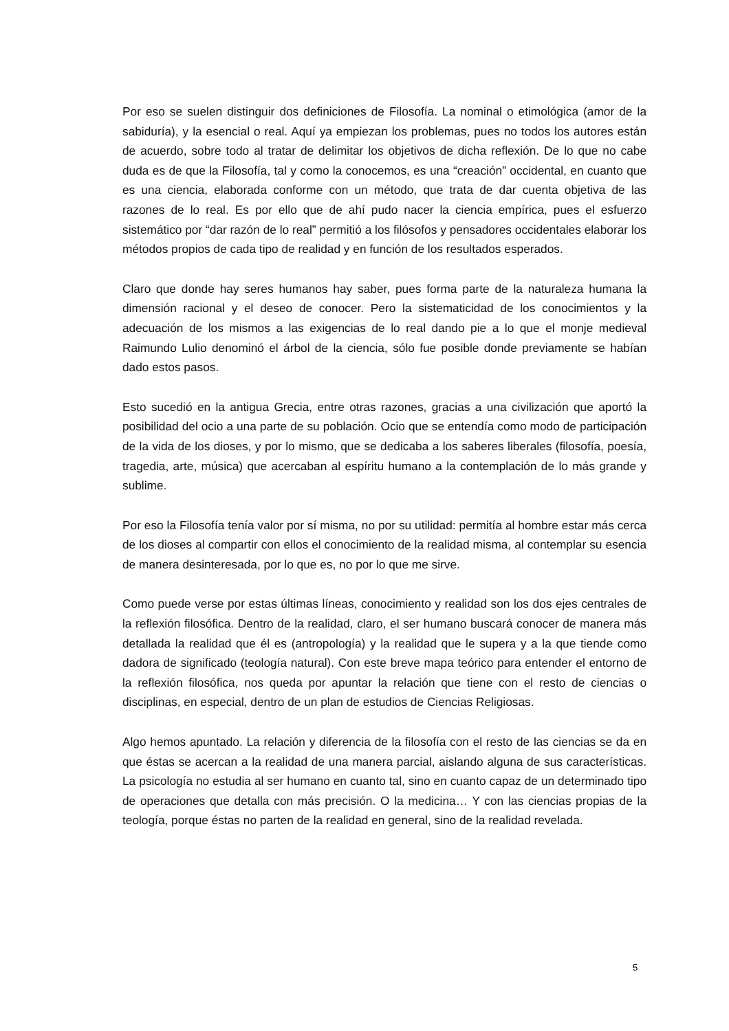Por eso se suelen distinguir dos definiciones de Filosofía. La nominal o etimológica (amor de la sabiduría), y la esencial o real. Aquí ya empiezan los problemas, pues no todos los autores están de acuerdo, sobre todo al tratar de delimitar los objetivos de dicha reflexión. De lo que no cabe duda es de que la Filosofía, tal y como la conocemos, es una “creación” occidental, en cuanto que es una ciencia, elaborada conforme con un método, que trata de dar cuenta objetiva de las razones de lo real. Es por ello que de ahí pudo nacer la ciencia empírica, pues el esfuerzo sistemático por “dar razón de lo real” permitió a los filósofos y pensadores occidentales elaborar los métodos propios de cada tipo de realidad y en función de los resultados esperados.
Claro que donde hay seres humanos hay saber, pues forma parte de la naturaleza humana la dimensión racional y el deseo de conocer. Pero la sistematicidad de los conocimientos y la adecuación de los mismos a las exigencias de lo real dando pie a lo que el monje medieval Raimundo Lulio denominó el árbol de la ciencia, sólo fue posible donde previamente se habían dado estos pasos.
Esto sucedió en la antigua Grecia, entre otras razones, gracias a una civilización que aportó la posibilidad del ocio a una parte de su población. Ocio que se entendía como modo de participación de la vida de los dioses, y por lo mismo, que se dedicaba a los saberes liberales (filosofía, poesía, tragedia, arte, música) que acercaban al espíritu humano a la contemplación de lo más grande y sublime.
Por eso la Filosofía tenía valor por sí misma, no por su utilidad: permitía al hombre estar más cerca de los dioses al compartir con ellos el conocimiento de la realidad misma, al contemplar su esencia de manera desinteresada, por lo que es, no por lo que me sirve.
Como puede verse por estas últimas líneas, conocimiento y realidad son los dos ejes centrales de la reflexión filosófica. Dentro de la realidad, claro, el ser humano buscará conocer de manera más detallada la realidad que él es (antropología) y la realidad que le supera y a la que tiende como dadora de significado (teología natural). Con este breve mapa teórico para entender el entorno de la reflexión filosófica, nos queda por apuntar la relación que tiene con el resto de ciencias o disciplinas, en especial, dentro de un plan de estudios de Ciencias Religiosas.
Algo hemos apuntado. La relación y diferencia de la filosofía con el resto de las ciencias se da en que éstas se acercan a la realidad de una manera parcial, aislando alguna de sus características. La psicología no estudia al ser humano en cuanto tal, sino en cuanto capaz de un determinado tipo de operaciones que detalla con más precisión. O la medicina… Y con las ciencias propias de la teología, porque éstas no parten de la realidad en general, sino de la realidad revelada.
5